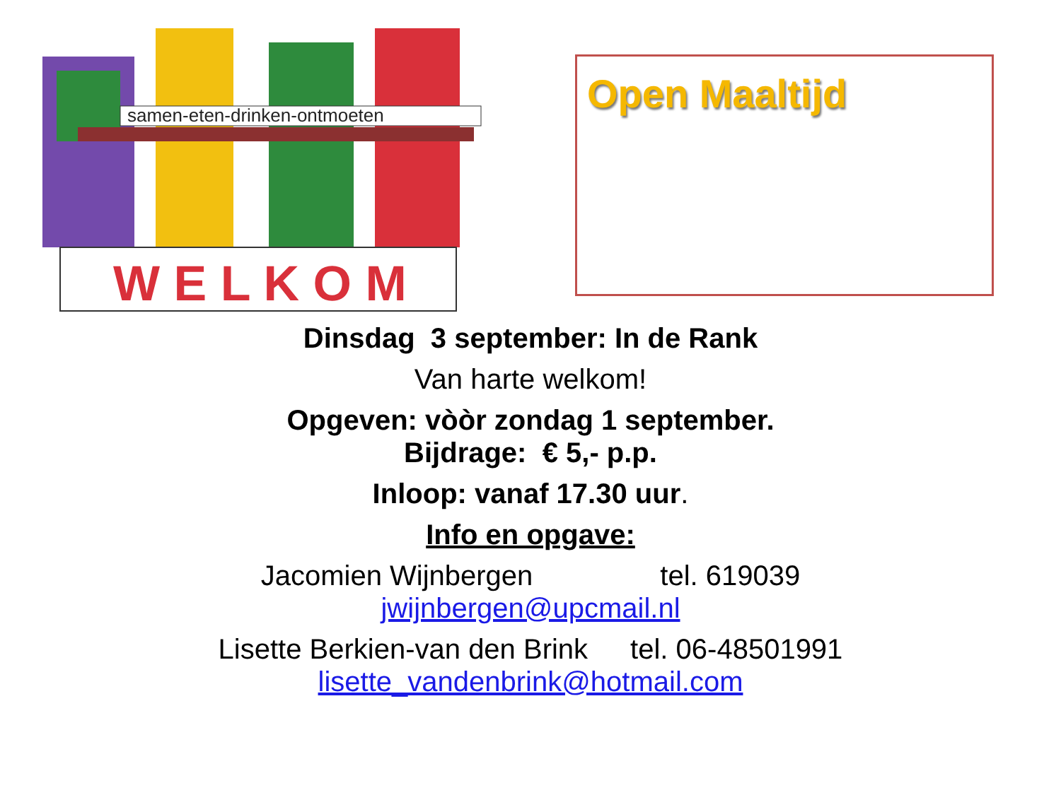samen-eten-drinken-ontmoeten
W E L K O M
Open Maaltijd
Dinsdag 3 september: In de Rank
Van harte welkom!
Opgeven: vòòr zondag 1 september.
Bijdrage: € 5,- p.p.
Inloop: vanaf 17.30 uur.
Info en opgave:
Jacomien Wijnbergen tel. 619039
jwijnbergen@upcmail.nl
Lisette Berkien-van den Brink tel. 06-48501991
lisette_vandenbrink@hotmail.com